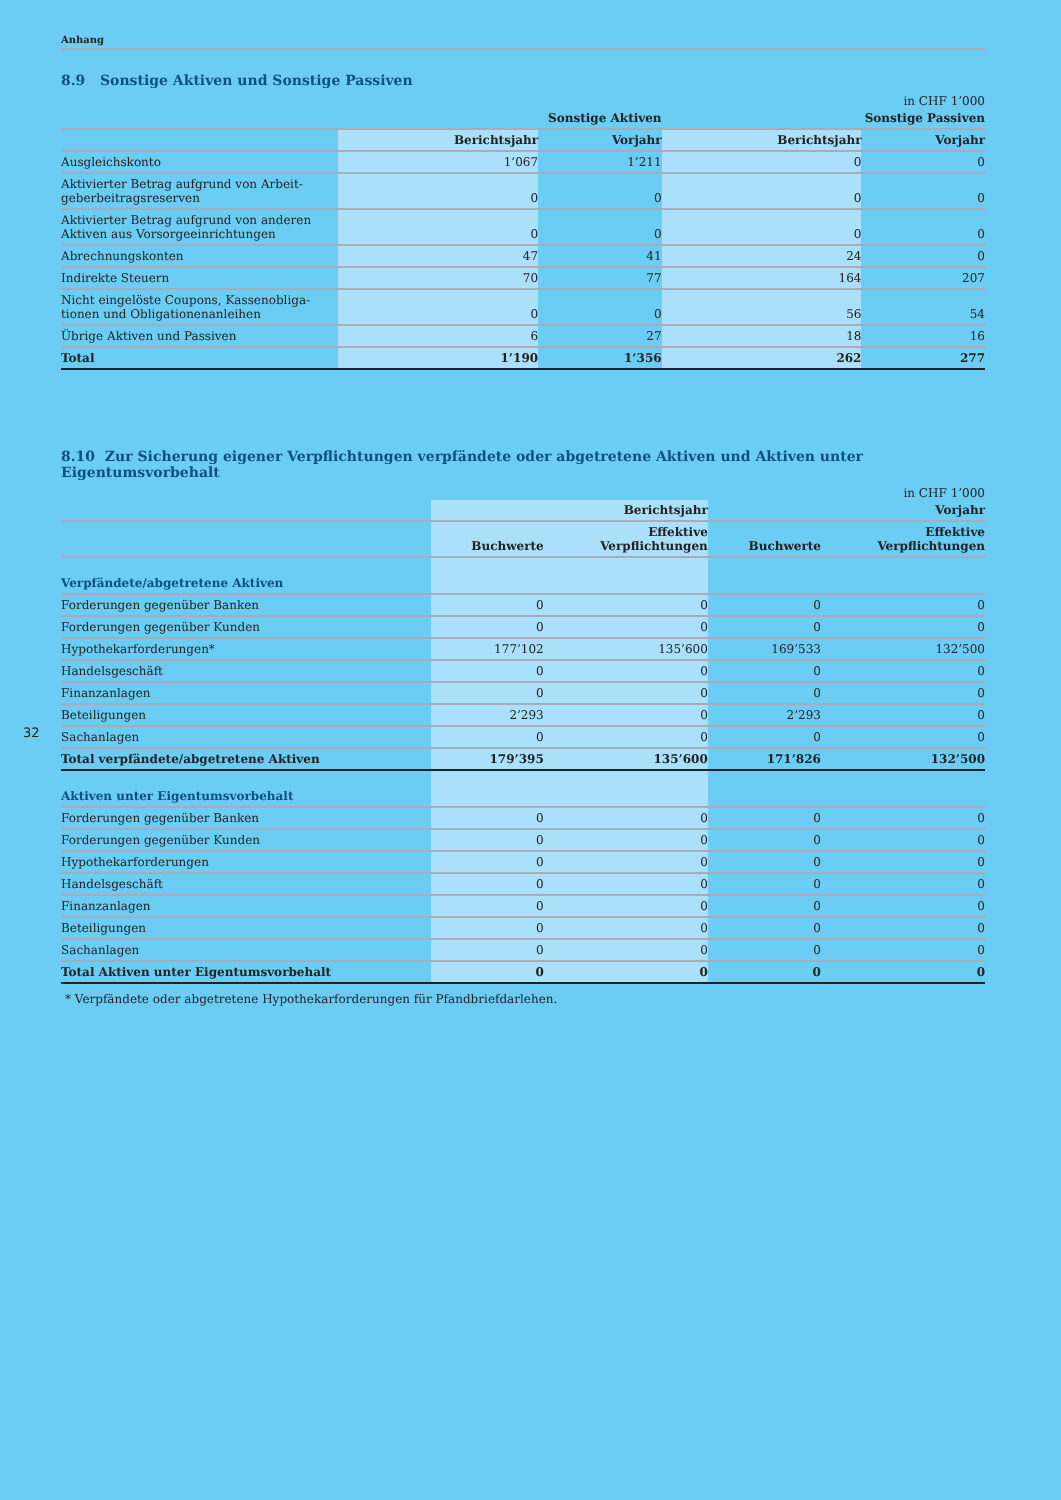32
Anhang
8.9 Sonstige Aktiven und Sonstige Passiven
in CHF 1’000
| | Sonstige Aktiven | | Sonstige Passiven | |
| --- | --- | --- | --- | --- |
| | Berichtsjahr | Vorjahr | Berichtsjahr | Vorjahr |
| Ausgleichskonto | 1’067 | 1’211 | 0 | 0 |
| Aktivierter Betrag aufgrund von Arbeit- geberbeitragsreserven | 0 | 0 | 0 | 0 |
| Aktivierter Betrag aufgrund von anderen Aktiven aus Vorsorgeeinrichtungen | 0 | 0 | 0 | 0 |
| Abrechnungskonten | 47 | 41 | 24 | 0 |
| Indirekte Steuern | 70 | 77 | 164 | 207 |
| Nicht eingelöste Coupons, Kassenobliga- tionen und Obligationenanleihen | 0 | 0 | 56 | 54 |
| Übrige Aktiven und Passiven | 6 | 27 | 18 | 16 |
| Total | 1’190 | 1’356 | 262 | 277 |
8.10 Zur Sicherung eigener Verpflichtungen verpfändete oder abgetretene Aktiven und Aktiven unter Eigentumsvorbehalt
in CHF 1’000
| | Berichtsjahr | | Vorjahr | |
| --- | --- | --- | --- | --- |
| | Buchwerte | Effektive Verpflichtungen | Buchwerte | Effektive Verpflichtungen |
| Verpfändete/abgetretene Aktiven | | | | |
| Forderungen gegenüber Banken | 0 | 0 | 0 | 0 |
| Forderungen gegenüber Kunden | 0 | 0 | 0 | 0 |
| Hypothekarforderungen* | 177’102 | 135’600 | 169’533 | 132’500 |
| Handelsgeschäft | 0 | 0 | 0 | 0 |
| Finanzanlagen | 0 | 0 | 0 | 0 |
| Beteiligungen | 2’293 | 0 | 2’293 | 0 |
| Sachanlagen | 0 | 0 | 0 | 0 |
| Total verpfändete/abgetretene Aktiven | 179’395 | 135’600 | 171’826 | 132’500 |
| Aktiven unter Eigentumsvorbehalt | | | | |
| Forderungen gegenüber Banken | 0 | 0 | 0 | 0 |
| Forderungen gegenüber Kunden | 0 | 0 | 0 | 0 |
| Hypothekarforderungen | 0 | 0 | 0 | 0 |
| Handelsgeschäft | 0 | 0 | 0 | 0 |
| Finanzanlagen | 0 | 0 | 0 | 0 |
| Beteiligungen | 0 | 0 | 0 | 0 |
| Sachanlagen | 0 | 0 | 0 | 0 |
| Total Aktiven unter Eigentumsvorbehalt | 0 | 0 | 0 | 0 |
* Verpfändete oder abgetretene Hypothekarforderungen für Pfandbriefdarlehen.